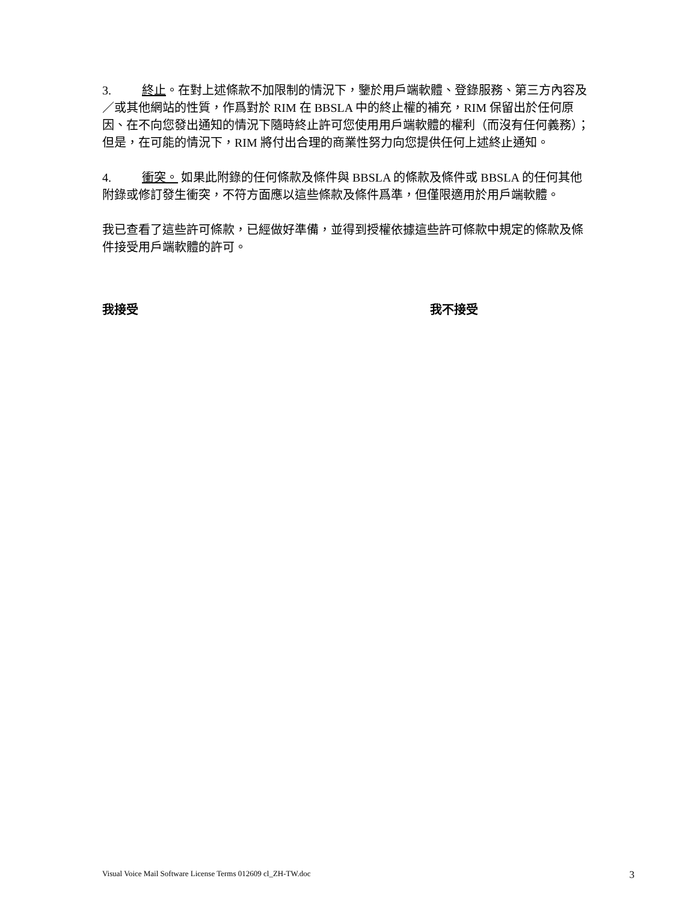3. 終止。在對上述條款不加限制的情況下，鑒於用戶端軟體、登錄服務、第三方內容及／或其他網站的性質，作爲對於 RIM 在 BBSLA 中的終止權的補充，RIM 保留出於任何原因、在不向您發出通知的情況下隨時終止許可您使用用戶端軟體的權利（而沒有任何義務）；但是，在可能的情況下，RIM 將付出合理的商業性努力向您提供任何上述終止通知。
4. 衝突。 如果此附錄的任何條款及條件與 BBSLA 的條款及條件或 BBSLA 的任何其他附錄或修訂發生衝突，不符方面應以這些條款及條件爲準，但僅限適用於用戶端軟體。
我已查看了這些許可條款，已經做好準備，並得到授權依據這些許可條款中規定的條款及條件接受用戶端軟體的許可。
我接受 我不接受
Visual Voice Mail Software License Terms 012609 cl_ZH-TW.doc 3